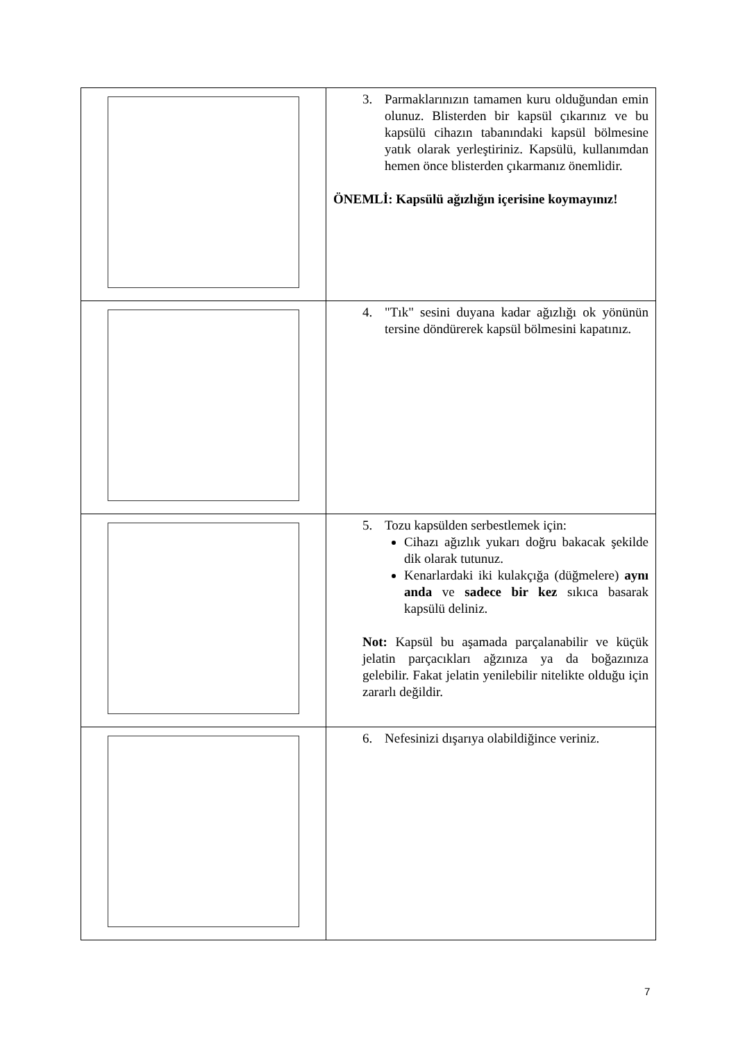| | 3. Parmaklarınızın tamamen kuru olduğundan emin olunuz. Blisterden bir kapsül çıkarınız ve bu kapsülü cihazın tabanındaki kapsül bölmesine yatık olarak yerleştiriniz. Kapsülü, kullanımdan hemen önce blisterden çıkarmanız önemlidir. ÖNEMLİ: Kapsülü ağızlığın içerisine koymayınız! |
| | 4. "Tık" sesini duyana kadar ağızlığı ok yönünün tersine döndürerek kapsül bölmesini kapatınız. |
| | 5. Tozu kapsülden serbestlemek için: Cihazı ağızlık yukarı doğru bakacak şekilde dik olarak tutunuz. Kenarlardaki iki kulakçığa (düğmelere) aynı anda ve sadece bir kez sıkıca basarak kapsülü deliniz. Not: Kapsül bu aşamada parçalanabilir ve küçük jelatin parçacıkları ağzınıza ya da boğazınıza gelebilir. Fakat jelatin yenilebilir nitelikte olduğu için zararlı değildir. |
| | 6. Nefesinizi dışarıya olabildiğince veriniz. |
7